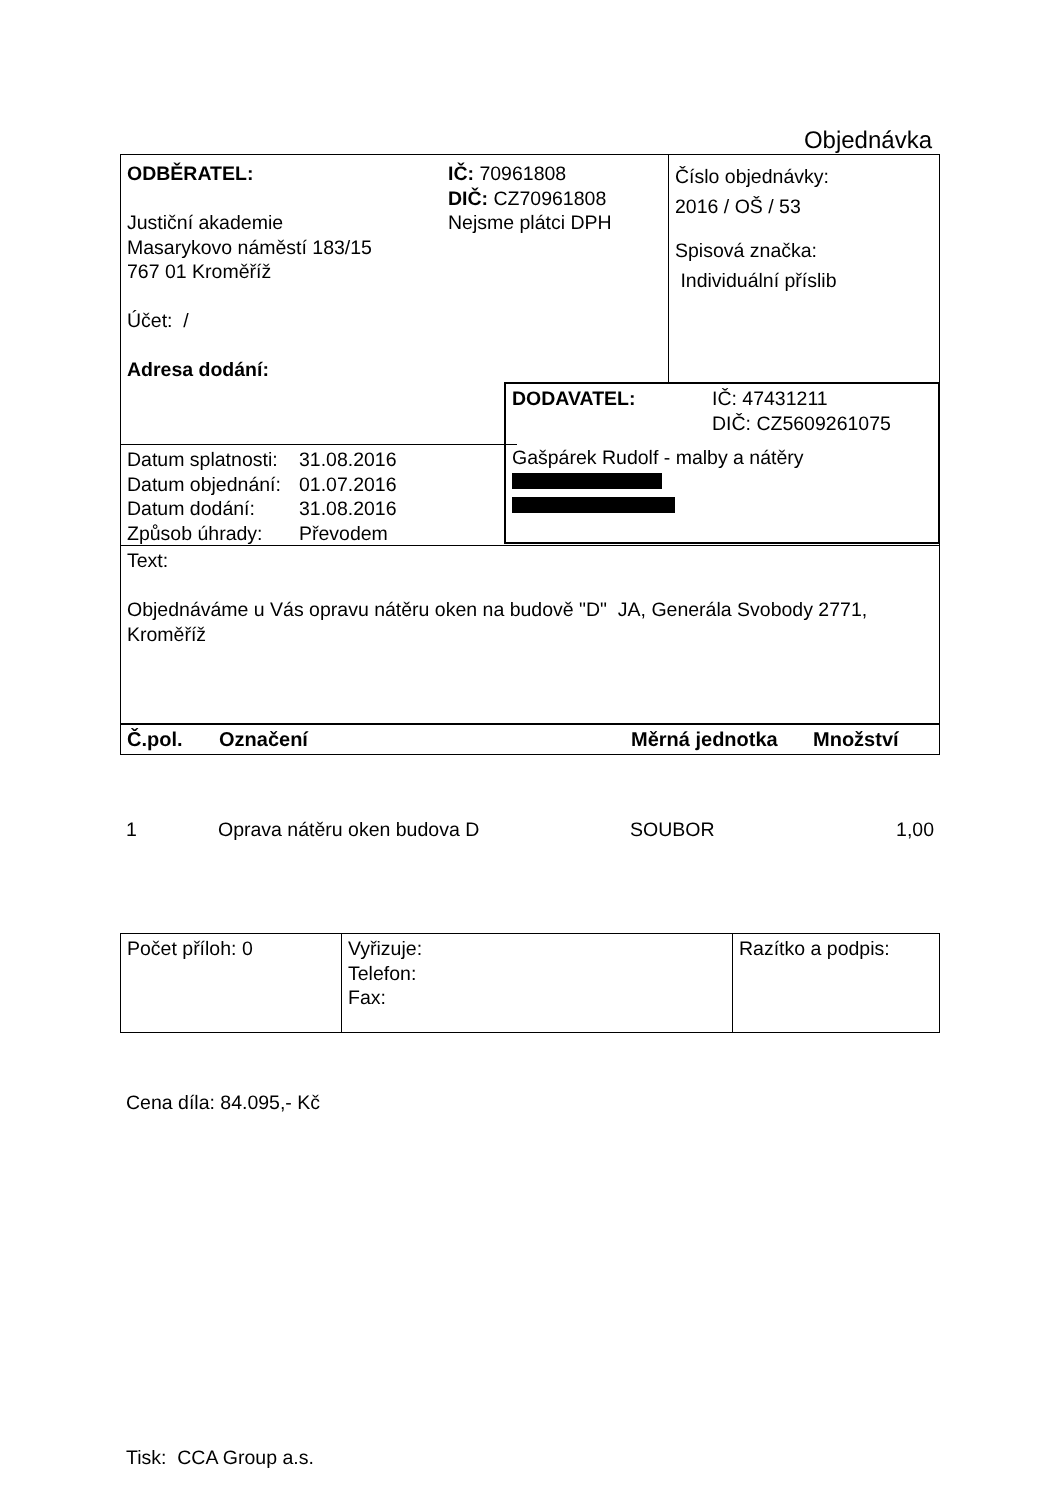Objednávka
ODBĚRATEL:
Justiční akademie
Masarykovo náměstí 183/15
767 01 Kroměříž
Účet: /
Adresa dodání:
IČ: 70961808
DIČ: CZ70961808
Nejsme plátci DPH
Číslo objednávky:
2016 / OŠ / 53
Spisová značka:
Individuální příslib
| Datum splatnosti: Datum objednání: Datum dodání: Způsob úhrady: | 31.08.2016 01.07.2016 31.08.2016 Převodem |
DODAVATEL: IČ: 47431211
DIČ: CZ5609261075
Gašpárek Rudolf - malby a nátěry
Text:
Objednáváme u Vás opravu nátěru oken na budově "D" JA, Generála Svobody 2771, Kroměříž
| Č.pol. | Označení | Měrná jednotka | Množství |
| 1 | Oprava nátěru oken budova D | SOUBOR | 1,00 |
| Počet příloh: 0 | Vyřizuje: Telefon: Fax: | Razítko a podpis: |
Cena díla: 84.095,- Kč
Tisk: CCA Group a.s.